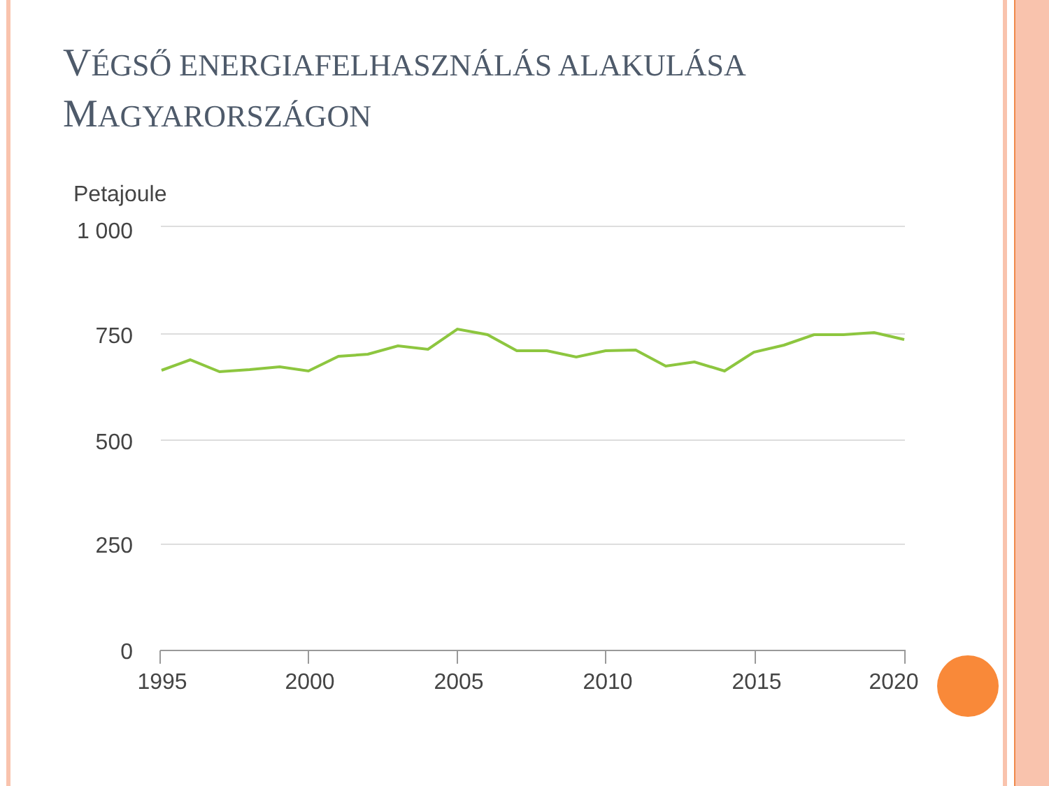VÉGSŐ ENERGIAFELHASZNÁLÁS ALAKULÁSA
MAGYARORSZÁGON
Petajoule
1 000
750
500
250
0
1995
2000
2005
2010
2015
2020